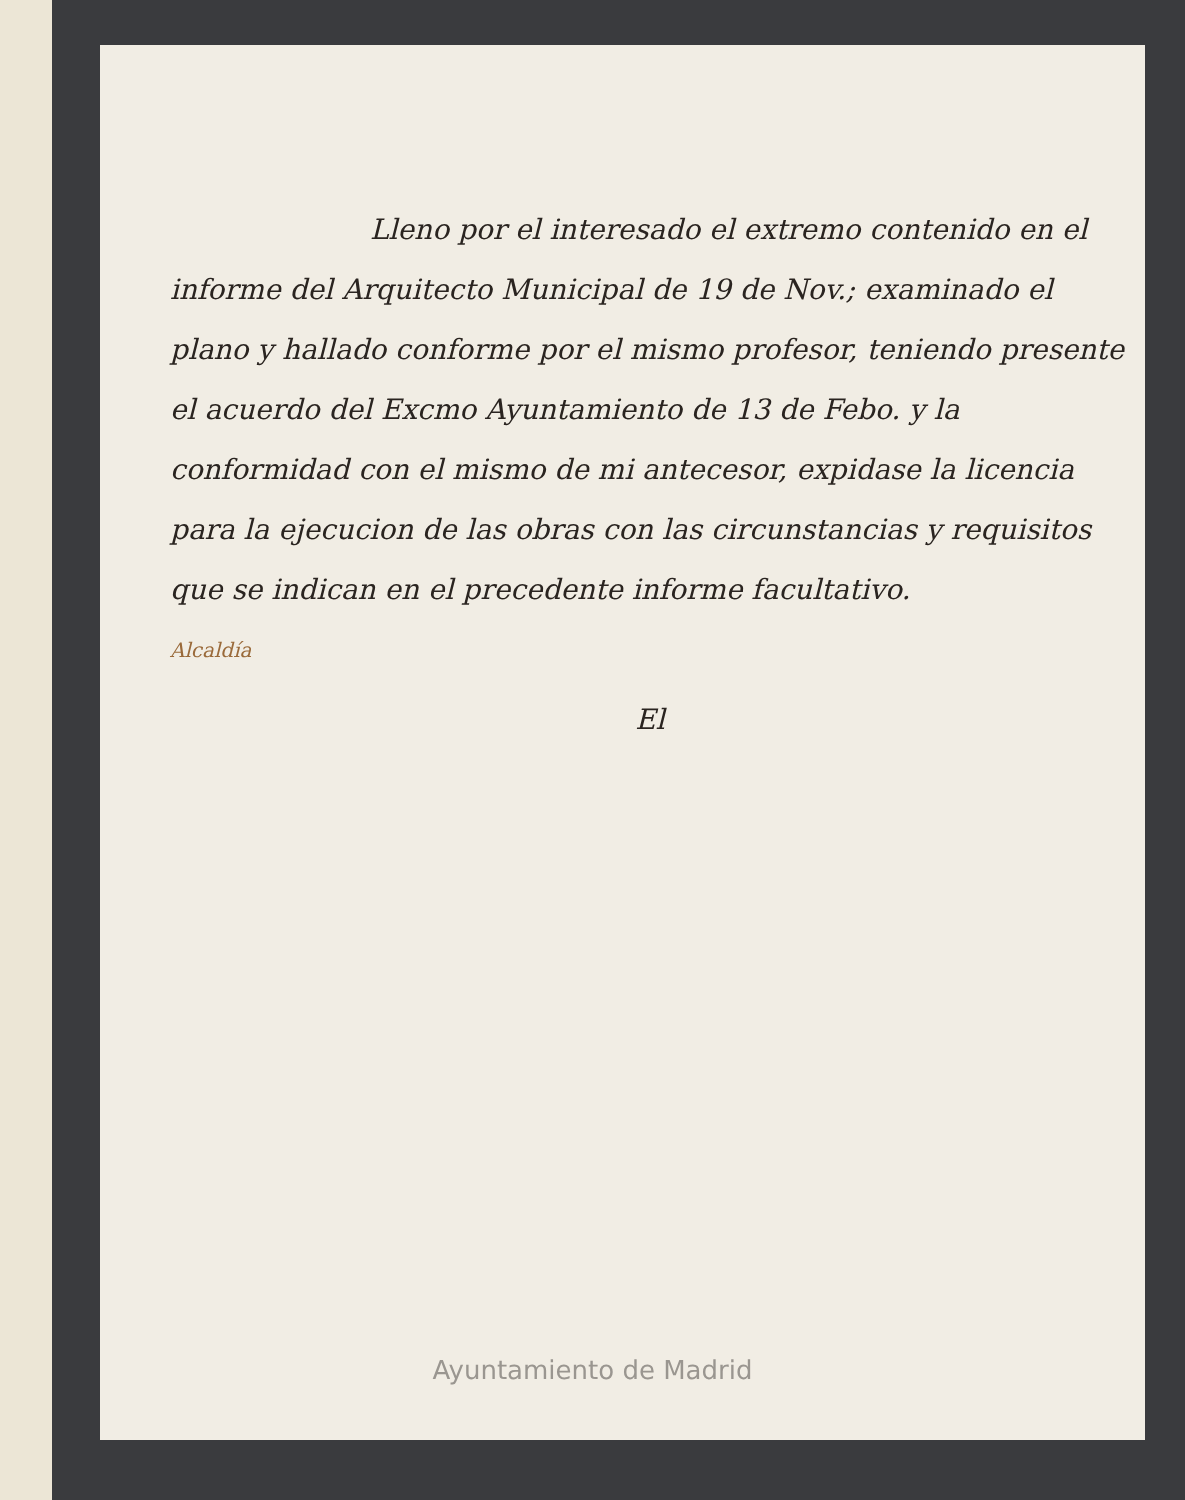Lleno por el interesado el extremo contenido en el informe del Arquitecto Municipal de 19 de Nov.; examinado el plano y hallado conforme por el mismo profesor, teniendo presente el acuerdo del Excmo Ayuntamiento de 13 de Febo. y la conformidad con el mismo de mi antecesor, expidase la licencia para la ejecucion de las obras con las circunstancias y requisitos que se indican en el precedente informe facultativo.
Alcaldía
El
Ayuntamiento de Madrid